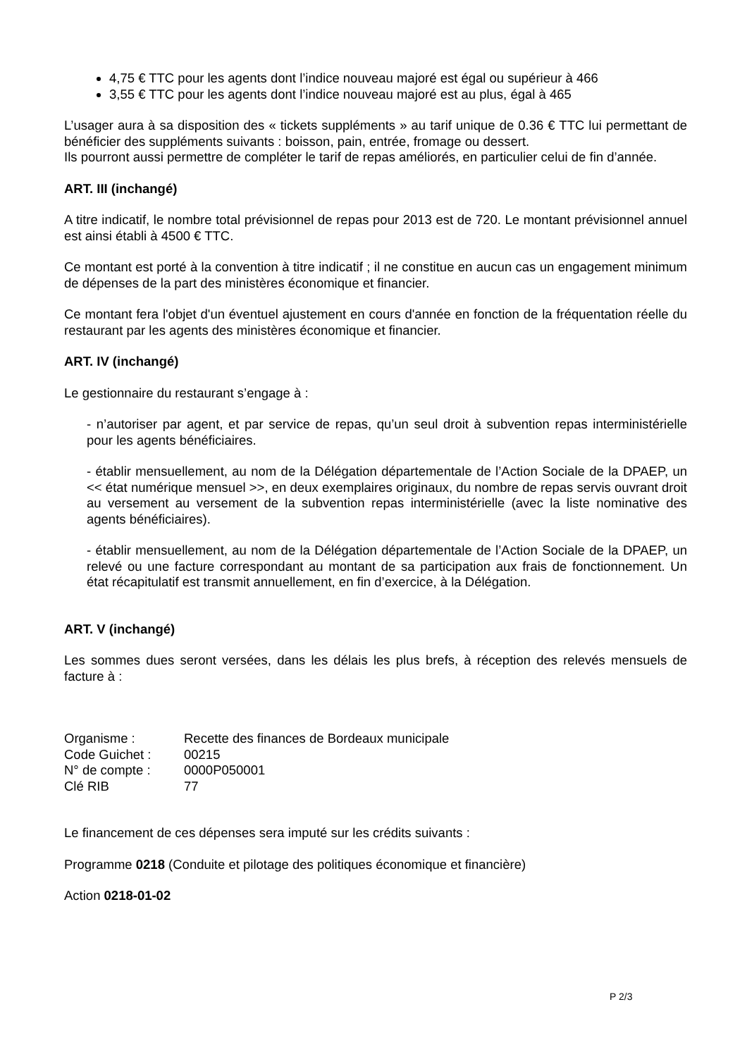4,75 € TTC pour les agents dont l’indice nouveau majoré est égal ou supérieur à 466
3,55 € TTC pour les agents dont l’indice nouveau majoré est au plus, égal à 465
L’usager aura à sa disposition des « tickets suppléments » au tarif unique de 0.36 € TTC lui permettant de bénéficier des suppléments suivants : boisson, pain, entrée, fromage ou dessert.
Ils pourront aussi permettre de compléter le tarif de repas améliorés, en particulier celui de fin d’année.
ART. III (inchangé)
A titre indicatif, le nombre total prévisionnel de repas pour 2013 est de 720. Le montant prévisionnel annuel est ainsi établi à 4500 € TTC.
Ce montant est porté à la convention à titre indicatif ; il ne constitue en aucun cas un engagement minimum de dépenses de la part des ministères économique et financier.
Ce montant fera l'objet d'un éventuel ajustement en cours d'année en fonction de la fréquentation réelle du restaurant par les agents des ministères économique et financier.
ART. IV (inchangé)
Le gestionnaire du restaurant s’engage à :
- n’autoriser par agent, et par service de repas, qu’un seul droit à subvention repas interministérielle pour les agents bénéficiaires.
- établir mensuellement, au nom de la Délégation départementale de l’Action Sociale de la DPAEP, un << état numérique mensuel >>, en deux exemplaires originaux, du nombre de repas servis ouvrant droit au versement au versement de la subvention repas interministérielle (avec la liste nominative des agents bénéficiaires).
- établir mensuellement, au nom de la Délégation départementale de l’Action Sociale de la DPAEP, un relevé ou une facture correspondant au montant de sa participation aux frais de fonctionnement. Un état récapitulatif est transmit annuellement, en fin d’exercice, à la Délégation.
ART. V (inchangé)
Les sommes dues seront versées, dans les délais les plus brefs, à réception des relevés mensuels de facture à :
| Organisme : | Recette des finances de Bordeaux municipale |
| Code Guichet : | 00215 |
| N° de compte : | 0000P050001 |
| Clé RIB | 77 |
Le financement de ces dépenses sera imputé sur les crédits suivants :
Programme 0218 (Conduite et pilotage des politiques économique et financière)
Action 0218-01-02
P 2/3